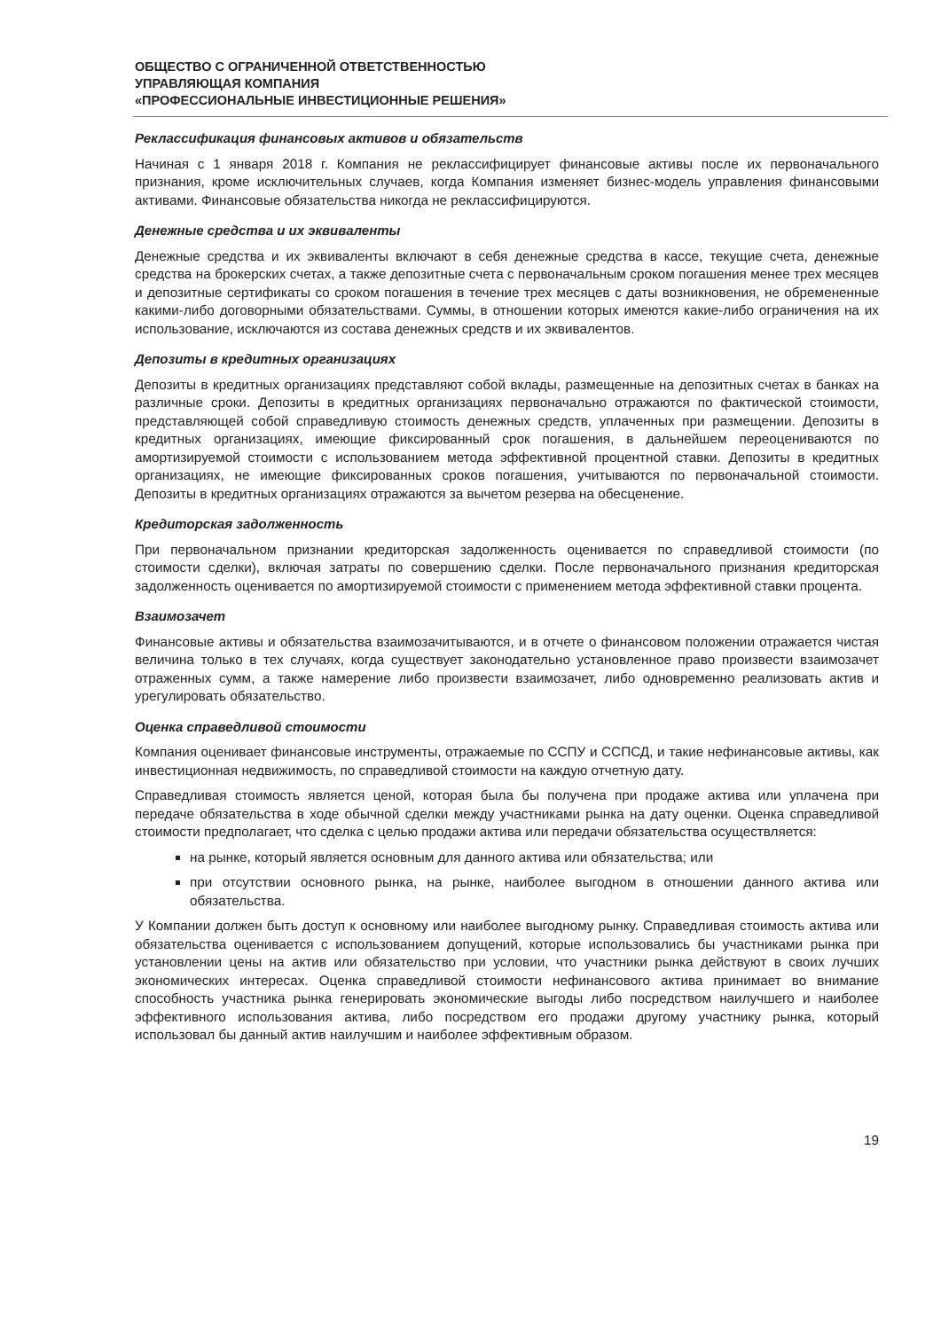ОБЩЕСТВО С ОГРАНИЧЕННОЙ ОТВЕТСТВЕННОСТЬЮ
УПРАВЛЯЮЩАЯ КОМПАНИЯ
«ПРОФЕССИОНАЛЬНЫЕ ИНВЕСТИЦИОННЫЕ РЕШЕНИЯ»
Реклассификация финансовых активов и обязательств
Начиная с 1 января 2018 г. Компания не реклассифицирует финансовые активы после их первоначального признания, кроме исключительных случаев, когда Компания изменяет бизнес-модель управления финансовыми активами. Финансовые обязательства никогда не реклассифицируются.
Денежные средства и их эквиваленты
Денежные средства и их эквиваленты включают в себя денежные средства в кассе, текущие счета, денежные средства на брокерских счетах, а также депозитные счета с первоначальным сроком погашения менее трех месяцев и депозитные сертификаты со сроком погашения в течение трех месяцев с даты возникновения, не обремененные какими-либо договорными обязательствами. Суммы, в отношении которых имеются какие-либо ограничения на их использование, исключаются из состава денежных средств и их эквивалентов.
Депозиты в кредитных организациях
Депозиты в кредитных организациях представляют собой вклады, размещенные на депозитных счетах в банках на различные сроки. Депозиты в кредитных организациях первоначально отражаются по фактической стоимости, представляющей собой справедливую стоимость денежных средств, уплаченных при размещении. Депозиты в кредитных организациях, имеющие фиксированный срок погашения, в дальнейшем переоцениваются по амортизируемой стоимости с использованием метода эффективной процентной ставки. Депозиты в кредитных организациях, не имеющие фиксированных сроков погашения, учитываются по первоначальной стоимости. Депозиты в кредитных организациях отражаются за вычетом резерва на обесценение.
Кредиторская задолженность
При первоначальном признании кредиторская задолженность оценивается по справедливой стоимости (по стоимости сделки), включая затраты по совершению сделки. После первоначального признания кредиторская задолженность оценивается по амортизируемой стоимости с применением метода эффективной ставки процента.
Взаимозачет
Финансовые активы и обязательства взаимозачитываются, и в отчете о финансовом положении отражается чистая величина только в тех случаях, когда существует законодательно установленное право произвести взаимозачет отраженных сумм, а также намерение либо произвести взаимозачет, либо одновременно реализовать актив и урегулировать обязательство.
Оценка справедливой стоимости
Компания оценивает финансовые инструменты, отражаемые по ССПУ и ССПСД, и такие нефинансовые активы, как инвестиционная недвижимость, по справедливой стоимости на каждую отчетную дату.
Справедливая стоимость является ценой, которая была бы получена при продаже актива или уплачена при передаче обязательства в ходе обычной сделки между участниками рынка на дату оценки. Оценка справедливой стоимости предполагает, что сделка с целью продажи актива или передачи обязательства осуществляется:
на рынке, который является основным для данного актива или обязательства; или
при отсутствии основного рынка, на рынке, наиболее выгодном в отношении данного актива или обязательства.
У Компании должен быть доступ к основному или наиболее выгодному рынку. Справедливая стоимость актива или обязательства оценивается с использованием допущений, которые использовались бы участниками рынка при установлении цены на актив или обязательство при условии, что участники рынка действуют в своих лучших экономических интересах. Оценка справедливой стоимости нефинансового актива принимает во внимание способность участника рынка генерировать экономические выгоды либо посредством наилучшего и наиболее эффективного использования актива, либо посредством его продажи другому участнику рынка, который использовал бы данный актив наилучшим и наиболее эффективным образом.
19